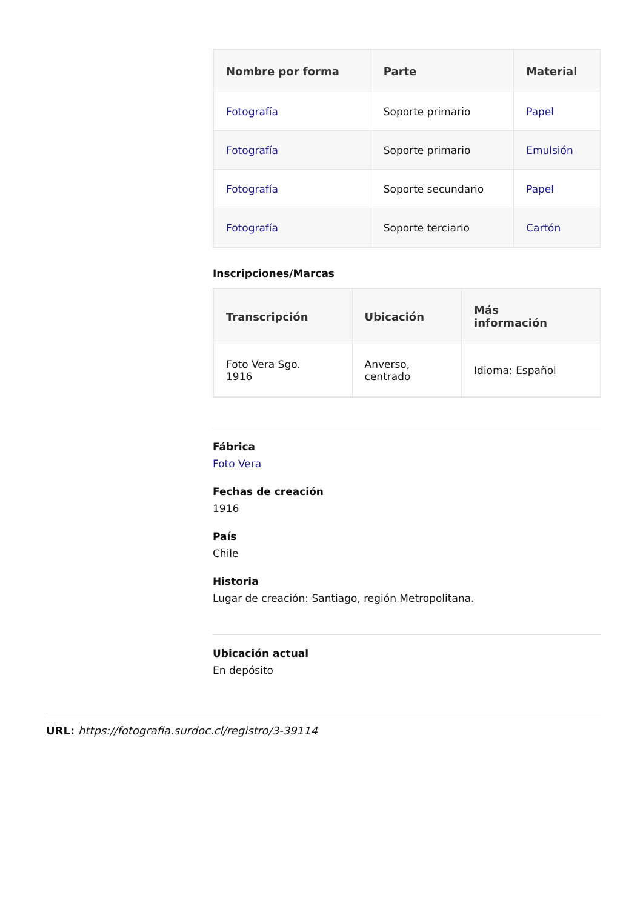| Nombre por forma | Parte | Material |
| --- | --- | --- |
| Fotografía | Soporte primario | Papel |
| Fotografía | Soporte primario | Emulsión |
| Fotografía | Soporte secundario | Papel |
| Fotografía | Soporte terciario | Cartón |
Inscripciones/Marcas
| Transcripción | Ubicación | Más información |
| --- | --- | --- |
| Foto Vera Sgo. 1916 | Anverso, centrado | Idioma: Español |
Fábrica
Foto Vera
Fechas de creación
1916
País
Chile
Historia
Lugar de creación: Santiago, región Metropolitana.
Ubicación actual
En depósito
URL: https://fotografia.surdoc.cl/registro/3-39114